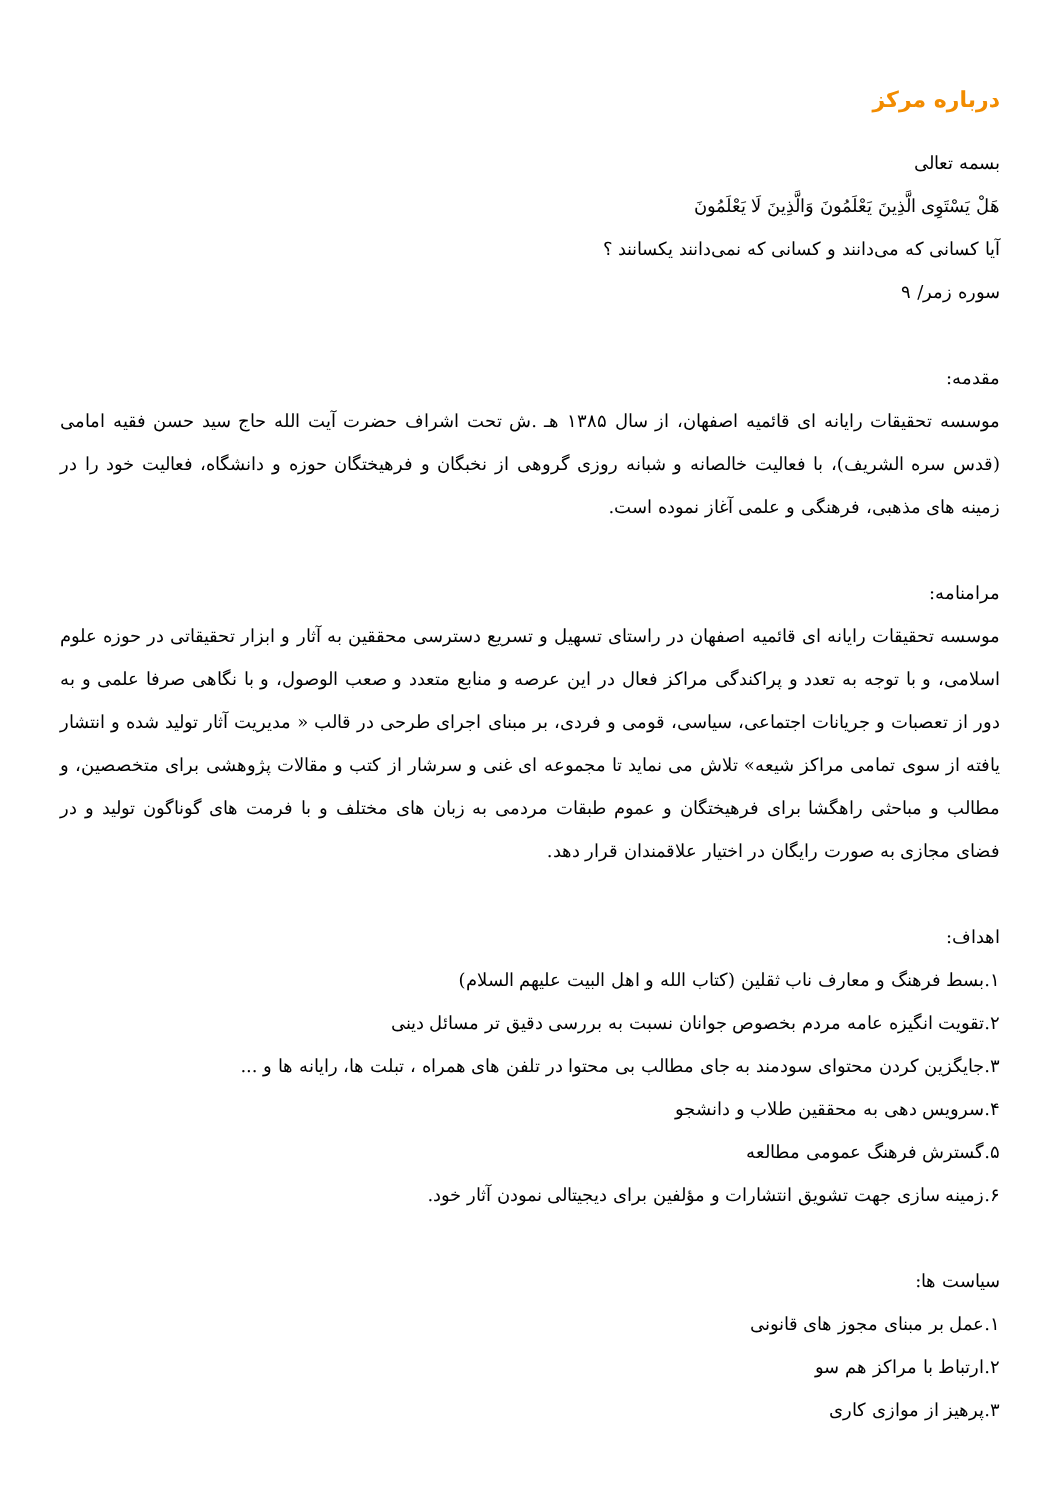درباره مرکز
بسمه تعالی
هَلْ یَسْتَوِی الَّذِینَ یَعْلَمُونَ وَالَّذِینَ لَا یَعْلَمُونَ
آیا کسانی که می‌دانند و کسانی که نمی‌دانند یکسانند ؟
سوره زمر/ ۹
مقدمه:
موسسه تحقیقات رایانه ای قائمیه اصفهان، از سال ۱۳۸۵ هـ .ش تحت اشراف حضرت آیت الله حاج سید حسن فقیه امامی (قدس سره الشریف)، با فعالیت خالصانه و شبانه روزی گروهی از نخبگان و فرهیختگان حوزه و دانشگاه، فعالیت خود را در زمینه های مذهبی، فرهنگی و علمی آغاز نموده است.
مرامنامه:
موسسه تحقیقات رایانه ای قائمیه اصفهان در راستای تسهیل و تسریع دسترسی محققین به آثار و ابزار تحقیقاتی در حوزه علوم اسلامی، و با توجه به تعدد و پراکندگی مراکز فعال در این عرصه و منابع متعدد و صعب الوصول، و با نگاهی صرفا علمی و به دور از تعصبات و جریانات اجتماعی، سیاسی، قومی و فردی، بر مبنای اجرای طرحی در قالب « مدیریت آثار تولید شده و انتشار یافته از سوی تمامی مراکز شیعه» تلاش می نماید تا مجموعه ای غنی و سرشار از کتب و مقالات پژوهشی برای متخصصین، و مطالب و مباحثی راهگشا برای فرهیختگان و عموم طبقات مردمی به زبان های مختلف و با فرمت های گوناگون تولید و در فضای مجازی به صورت رایگان در اختیار علاقمندان قرار دهد.
اهداف:
۱.بسط فرهنگ و معارف ناب ثقلین (کتاب الله و اهل البیت علیهم السلام)
۲.تقویت انگیزه عامه مردم بخصوص جوانان نسبت به بررسی دقیق تر مسائل دینی
۳.جایگزین کردن محتوای سودمند به جای مطالب بی محتوا در تلفن های همراه ، تبلت ها، رایانه ها و ...
۴.سرویس دهی به محققین طلاب و دانشجو
۵.گسترش فرهنگ عمومی مطالعه
۶.زمینه سازی جهت تشویق انتشارات و مؤلفین برای دیجیتالی نمودن آثار خود.
سیاست ها:
۱.عمل بر مبنای مجوز های قانونی
۲.ارتباط با مراکز هم سو
۳.پرهیز از موازی کاری